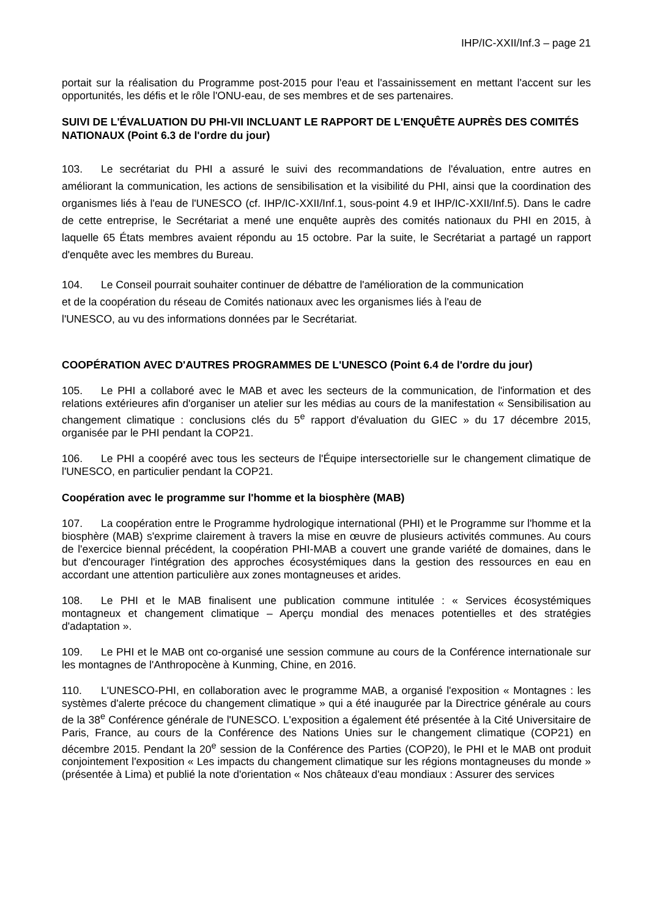IHP/IC-XXII/Inf.3 – page 21
portait sur la réalisation du Programme post-2015 pour l'eau et l'assainissement en mettant l'accent sur les opportunités, les défis et le rôle l'ONU-eau, de ses membres et de ses partenaires.
SUIVI DE L'ÉVALUATION DU PHI-VII INCLUANT LE RAPPORT DE L'ENQUÊTE AUPRÈS DES COMITÉS NATIONAUX (Point 6.3 de l'ordre du jour)
103. Le secrétariat du PHI a assuré le suivi des recommandations de l'évaluation, entre autres en améliorant la communication, les actions de sensibilisation et la visibilité du PHI, ainsi que la coordination des organismes liés à l'eau de l'UNESCO (cf. IHP/IC-XXII/Inf.1, sous-point 4.9 et IHP/IC-XXII/Inf.5). Dans le cadre de cette entreprise, le Secrétariat a mené une enquête auprès des comités nationaux du PHI en 2015, à laquelle 65 États membres avaient répondu au 15 octobre. Par la suite, le Secrétariat a partagé un rapport d'enquête avec les membres du Bureau.
104. Le Conseil pourrait souhaiter continuer de débattre de l'amélioration de la communication
et de la coopération du réseau de Comités nationaux avec les organismes liés à l'eau de
l'UNESCO, au vu des informations données par le Secrétariat.
COOPÉRATION AVEC D'AUTRES PROGRAMMES DE L'UNESCO (Point 6.4 de l'ordre du jour)
105. Le PHI a collaboré avec le MAB et avec les secteurs de la communication, de l'information et des relations extérieures afin d'organiser un atelier sur les médias au cours de la manifestation « Sensibilisation au changement climatique : conclusions clés du 5<sup>e</sup> rapport d'évaluation du GIEC » du 17 décembre 2015, organisée par le PHI pendant la COP21.
106. Le PHI a coopéré avec tous les secteurs de l'Équipe intersectorielle sur le changement climatique de l'UNESCO, en particulier pendant la COP21.
Coopération avec le programme sur l'homme et la biosphère (MAB)
107. La coopération entre le Programme hydrologique international (PHI) et le Programme sur l'homme et la biosphère (MAB) s'exprime clairement à travers la mise en œuvre de plusieurs activités communes. Au cours de l'exercice biennal précédent, la coopération PHI-MAB a couvert une grande variété de domaines, dans le but d'encourager l'intégration des approches écosystémiques dans la gestion des ressources en eau en accordant une attention particulière aux zones montagneuses et arides.
108. Le PHI et le MAB finalisent une publication commune intitulée : « Services écosystémiques montagneux et changement climatique – Aperçu mondial des menaces potentielles et des stratégies d'adaptation ».
109. Le PHI et le MAB ont co-organisé une session commune au cours de la Conférence internationale sur les montagnes de l'Anthropocène à Kunming, Chine, en 2016.
110. L'UNESCO-PHI, en collaboration avec le programme MAB, a organisé l'exposition « Montagnes : les systèmes d'alerte précoce du changement climatique » qui a été inaugurée par la Directrice générale au cours de la 38<sup>e</sup> Conférence générale de l'UNESCO. L'exposition a également été présentée à la Cité Universitaire de Paris, France, au cours de la Conférence des Nations Unies sur le changement climatique (COP21) en décembre 2015. Pendant la 20<sup>e</sup> session de la Conférence des Parties (COP20), le PHI et le MAB ont produit conjointement l'exposition « Les impacts du changement climatique sur les régions montagneuses du monde » (présentée à Lima) et publié la note d'orientation « Nos châteaux d'eau mondiaux : Assurer des services